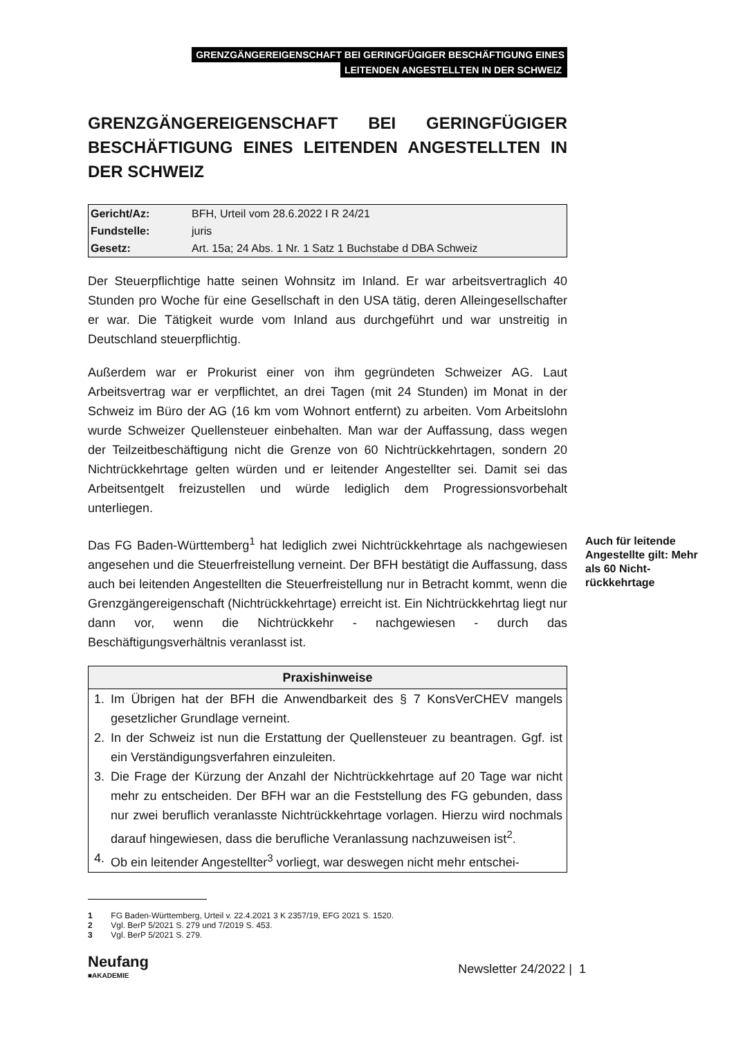GRENZGÄNGEREIGENSCHAFT BEI GERINGFÜGIGER BESCHÄFTIGUNG EINES
LEITENDEN ANGESTELLTEN IN DER SCHWEIZ
GRENZGÄNGEREIGENSCHAFT BEI GERINGFÜGIGER BESCHÄFTIGUNG EINES LEITENDEN ANGESTELLTEN IN DER SCHWEIZ
| Gericht/Az: | BFH, Urteil vom 28.6.2022 I R 24/21 |
| Fundstelle: | juris |
| Gesetz: | Art. 15a; 24 Abs. 1 Nr. 1 Satz 1 Buchstabe d DBA Schweiz |
Der Steuerpflichtige hatte seinen Wohnsitz im Inland. Er war arbeitsvertraglich 40 Stunden pro Woche für eine Gesellschaft in den USA tätig, deren Allein­gesellschafter er war. Die Tätigkeit wurde vom Inland aus durchgeführt und war unstreitig in Deutschland steuerpflichtig.
Außerdem war er Prokurist einer von ihm gegründeten Schweizer AG. Laut Arbeitsvertrag war er verpflichtet, an drei Tagen (mit 24 Stunden) im Monat in der Schweiz im Büro der AG (16 km vom Wohnort entfernt) zu arbeiten. Vom Arbeitslohn wurde Schweizer Quellensteuer einbehalten. Man war der Auf­fassung, dass wegen der Teilzeitbeschäftigung nicht die Grenze von 60 Nicht­rückkehrtagen, sondern 20 Nichtrückkehrtage gelten würden und er leitender Angestellter sei. Damit sei das Arbeitsentgelt freizustellen und würde lediglich dem Progressionsvorbehalt unterliegen.
Das FG Baden-Württemberg<sup>1</sup> hat lediglich zwei Nichtrückkehrtage als nachge­wiesen angesehen und die Steuerfreistellung verneint. Der BFH bestätigt die Auffassung, dass auch bei leitenden Angestellten die Steuerfreistellung nur in Betracht kommt, wenn die Grenzgängereigenschaft (Nichtrückkehrtage) erreicht ist. Ein Nichtrückkehrtag liegt nur dann vor, wenn die Nichtrückkehr - nachgewiesen - durch das Beschäftigungsverhältnis veranlasst ist.
| Praxishinweise |
| --- |
| 1. Im Übrigen hat der BFH die Anwendbarkeit des § 7 KonsVerCHEV man­gels gesetzlicher Grundlage verneint. 2. In der Schweiz ist nun die Erstattung der Quellensteuer zu beantragen. Ggf. ist ein Verständigungsverfahren einzuleiten. 3. Die Frage der Kürzung der Anzahl der Nichtrückkehrtage auf 20 Tage war nicht mehr zu entscheiden. Der BFH war an die Feststellung des FG ge­bunden, dass nur zwei beruflich veranlasste Nichtrückkehrtage vorlagen. Hierzu wird nochmals darauf hingewiesen, dass die berufliche Veranlas­sung nachzuweisen ist<sup>2</sup>. 4. Ob ein leitender Angestellter<sup>3</sup> vorliegt, war deswegen nicht mehr entschei- |
1 FG Baden-Württemberg, Urteil v. 22.4.2021 3 K 2357/19, EFG 2021 S. 1520.
2 Vgl. BerP 5/2021 S. 279 und 7/2019 S. 453.
3 Vgl. BerP 5/2021 S. 279.
Auch für leitende Angestellte gilt: Mehr als 60 Nicht­rückkehrtage
Neufang
■AKADEMIE
Newsletter 24/2022 | 1